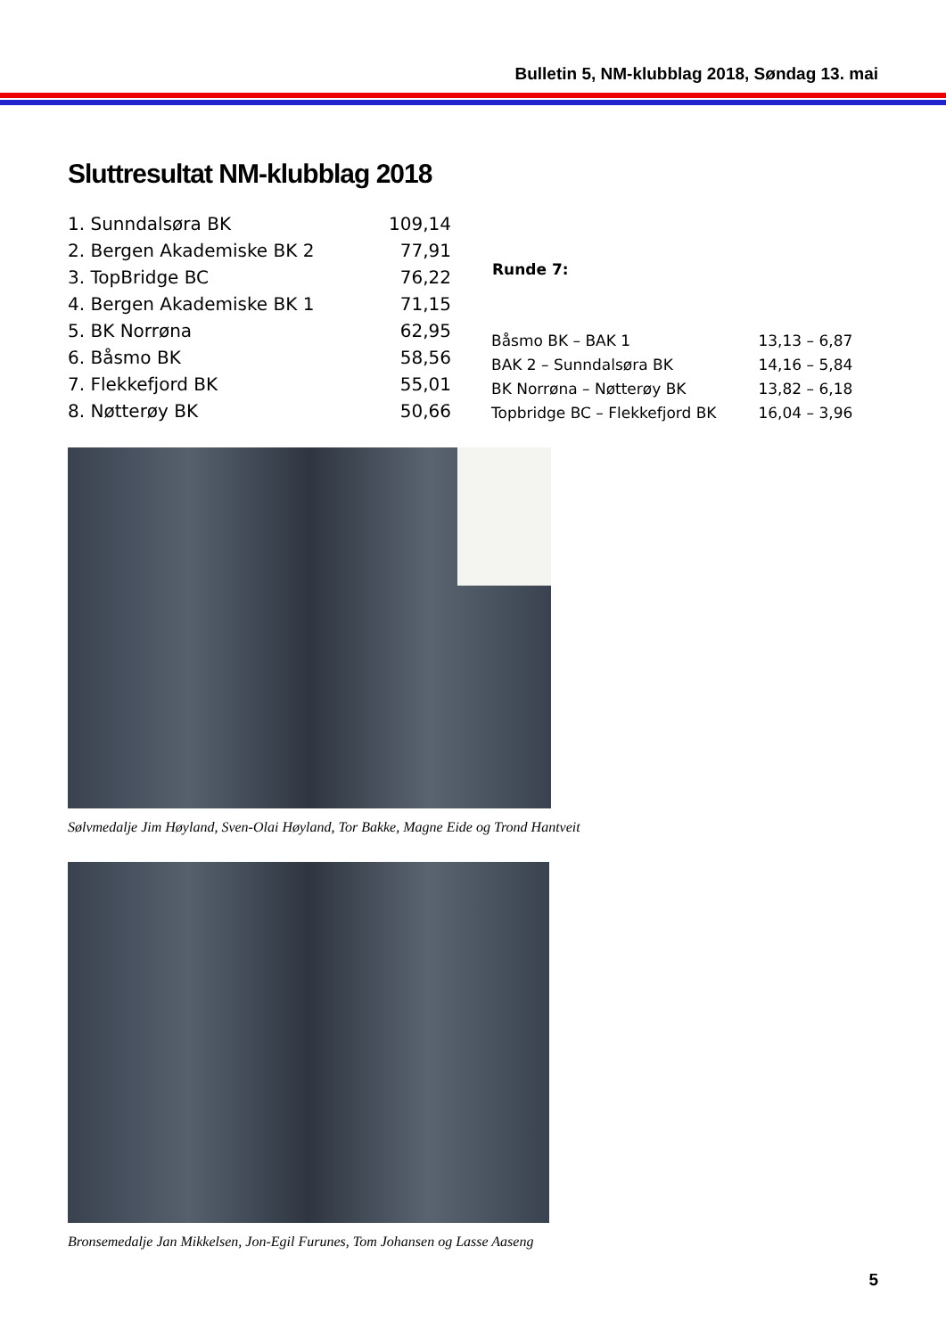Bulletin 5, NM-klubblag 2018, Søndag 13. mai
Sluttresultat NM-klubblag 2018
| 1. Sunndalsøra BK | 109,14 |
| 2. Bergen Akademiske BK 2 | 77,91 |
| 3. TopBridge BC | 76,22 |
| 4. Bergen Akademiske BK 1 | 71,15 |
| 5. BK Norrøna | 62,95 |
| 6. Båsmo BK | 58,56 |
| 7. Flekkefjord BK | 55,01 |
| 8. Nøtterøy BK | 50,66 |
| Runde 7: | |
| --- | --- |
| Båsmo BK – BAK 1 | 13,13 – 6,87 |
| BAK 2 – Sunndalsøra BK | 14,16 – 5,84 |
| BK Norrøna – Nøtterøy BK | 13,82 – 6,18 |
| Topbridge BC – Flekkefjord BK | 16,04 – 3,96 |
Sølvmedalje Jim Høyland, Sven-Olai Høyland, Tor Bakke, Magne Eide og Trond Hantveit
Bronsemedalje Jan Mikkelsen, Jon-Egil Furunes, Tom Johansen og Lasse Aaseng
5